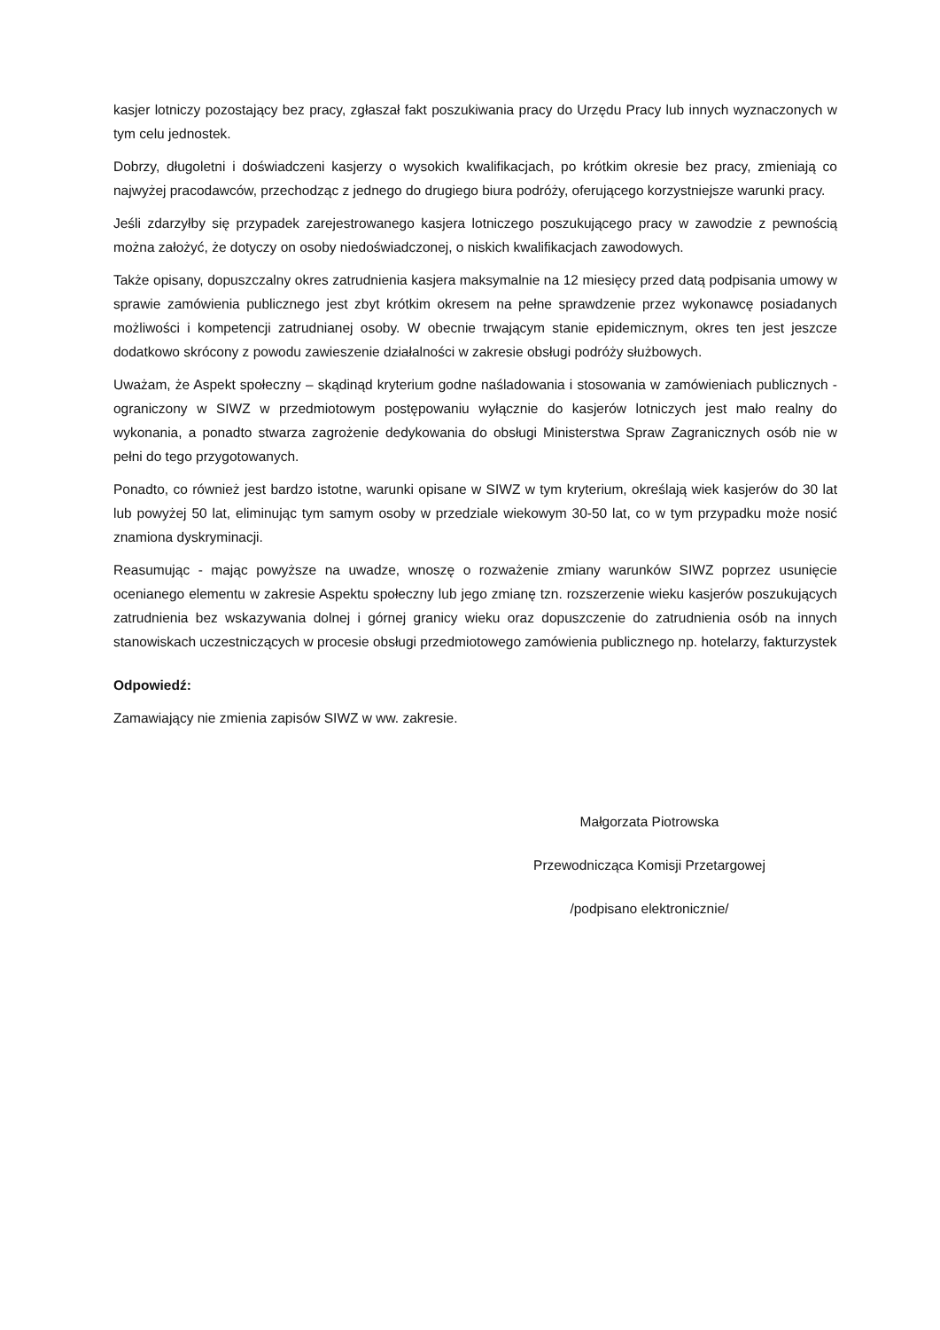kasjer lotniczy pozostający bez pracy, zgłaszał fakt poszukiwania pracy do Urzędu Pracy lub innych wyznaczonych w tym celu jednostek.
Dobrzy, długoletni i doświadczeni kasjerzy o wysokich kwalifikacjach, po krótkim okresie bez pracy, zmieniają co najwyżej pracodawców, przechodząc z jednego do drugiego biura podróży, oferującego korzystniejsze warunki pracy.
Jeśli zdarzyłby się przypadek zarejestrowanego kasjera lotniczego poszukującego pracy w zawodzie z pewnością można założyć, że dotyczy on osoby niedoświadczonej, o niskich kwalifikacjach zawodowych.
Także opisany, dopuszczalny okres zatrudnienia kasjera maksymalnie na 12 miesięcy przed datą podpisania umowy w sprawie zamówienia publicznego jest zbyt krótkim okresem na pełne sprawdzenie przez wykonawcę posiadanych możliwości i kompetencji zatrudnianej osoby. W obecnie trwającym stanie epidemicznym, okres ten jest jeszcze dodatkowo skrócony z powodu zawieszenie działalności w zakresie obsługi podróży służbowych.
Uważam, że Aspekt społeczny – skądinąd kryterium godne naśladowania i stosowania w zamówieniach publicznych - ograniczony w SIWZ w przedmiotowym postępowaniu wyłącznie do kasjerów lotniczych jest mało realny do wykonania, a ponadto stwarza zagrożenie dedykowania do obsługi Ministerstwa Spraw Zagranicznych osób nie w pełni do tego przygotowanych.
Ponadto, co również jest bardzo istotne, warunki opisane w SIWZ w tym kryterium, określają wiek kasjerów do 30 lat lub powyżej 50 lat, eliminując tym samym osoby w przedziale wiekowym 30-50 lat, co w tym przypadku może nosić znamiona dyskryminacji.
Reasumując - mając powyższe na uwadze, wnoszę o rozważenie zmiany warunków SIWZ poprzez usunięcie ocenianego elementu w zakresie Aspektu społeczny lub jego zmianę tzn. rozszerzenie wieku kasjerów poszukujących zatrudnienia bez wskazywania dolnej i górnej granicy wieku oraz dopuszczenie do zatrudnienia osób na innych stanowiskach uczestniczących w procesie obsługi przedmiotowego zamówienia publicznego np. hotelarzy, fakturzystek
Odpowiedź:
Zamawiający nie zmienia zapisów SIWZ w ww. zakresie.
Małgorzata Piotrowska
Przewodnicząca Komisji Przetargowej
/podpisano elektronicznie/